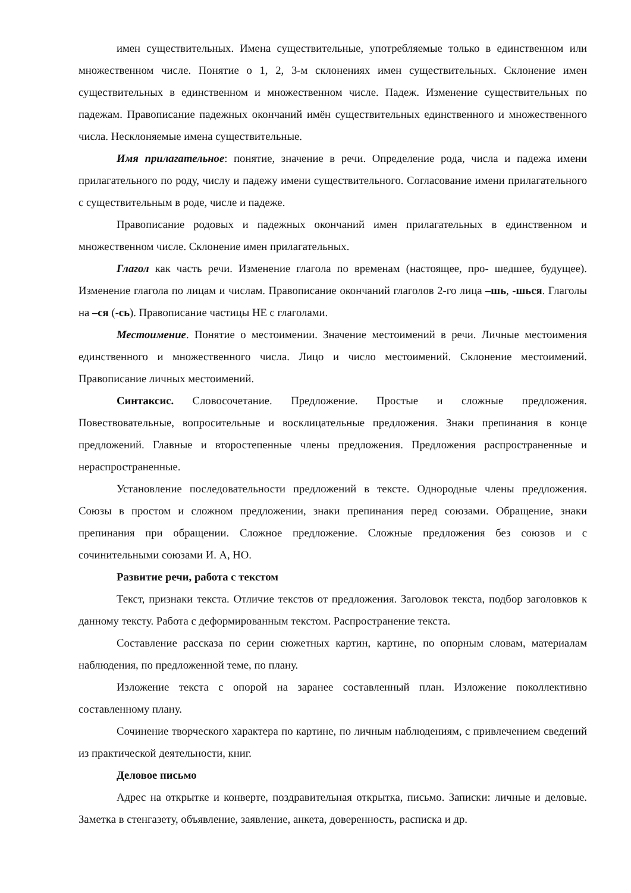имен существительных. Имена существительные, употребляемые только в единственном или множественном числе. Понятие о 1, 2, 3-м склонениях имен существительных. Склонение имен существительных в единственном и множественном числе. Падеж. Изменение существительных по падежам. Правописание падежных окончаний имён существительных единственного и множественного числа. Несклоняемые имена существительные.
Имя прилагательное: понятие, значение в речи. Определение рода, числа и падежа имени прилагательного по роду, числу и падежу имени существительного. Согласование имени прилагательного с существительным в роде, числе и падеже.
Правописание родовых и падежных окончаний имен прилагательных в единственном и множественном числе. Склонение имен прилагательных.
Глагол как часть речи. Изменение глагола по временам (настоящее, про- шедшее, будущее). Изменение глагола по лицам и числам. Правописание окончаний глаголов 2-го лица –шь, -шься. Глаголы на –ся (-сь). Правописание частицы НЕ с глаголами.
Местоимение. Понятие о местоимении. Значение местоимений в речи. Личные местоимения единственного и множественного числа. Лицо и число местоимений. Склонение местоимений. Правописание личных местоимений.
Синтаксис. Словосочетание. Предложение. Простые и сложные предложения. Повествовательные, вопросительные и восклицательные предложения. Знаки препинания в конце предложений. Главные и второстепенные члены предложения. Предложения распространенные и нераспространенные.
Установление последовательности предложений в тексте. Однородные члены предложения. Союзы в простом и сложном предложении, знаки препинания перед союзами. Обращение, знаки препинания при обращении. Сложное предложение. Сложные предложения без союзов и с сочинительными союзами И. А, НО.
Развитие речи, работа с текстом
Текст, признаки текста. Отличие текстов от предложения. Заголовок текста, подбор заголовков к данному тексту. Работа с деформированным текстом. Распространение текста.
Составление рассказа по серии сюжетных картин, картине, по опорным словам, материалам наблюдения, по предложенной теме, по плану.
Изложение текста с опорой на заранее составленный план. Изложение поколлективно составленному плану.
Сочинение творческого характера по картине, по личным наблюдениям, с привлечением сведений из практической деятельности, книг.
Деловое письмо
Адрес на открытке и конверте, поздравительная открытка, письмо. Записки: личные и деловые. Заметка в стенгазету, объявление, заявление, анкета, доверенность, расписка и др.